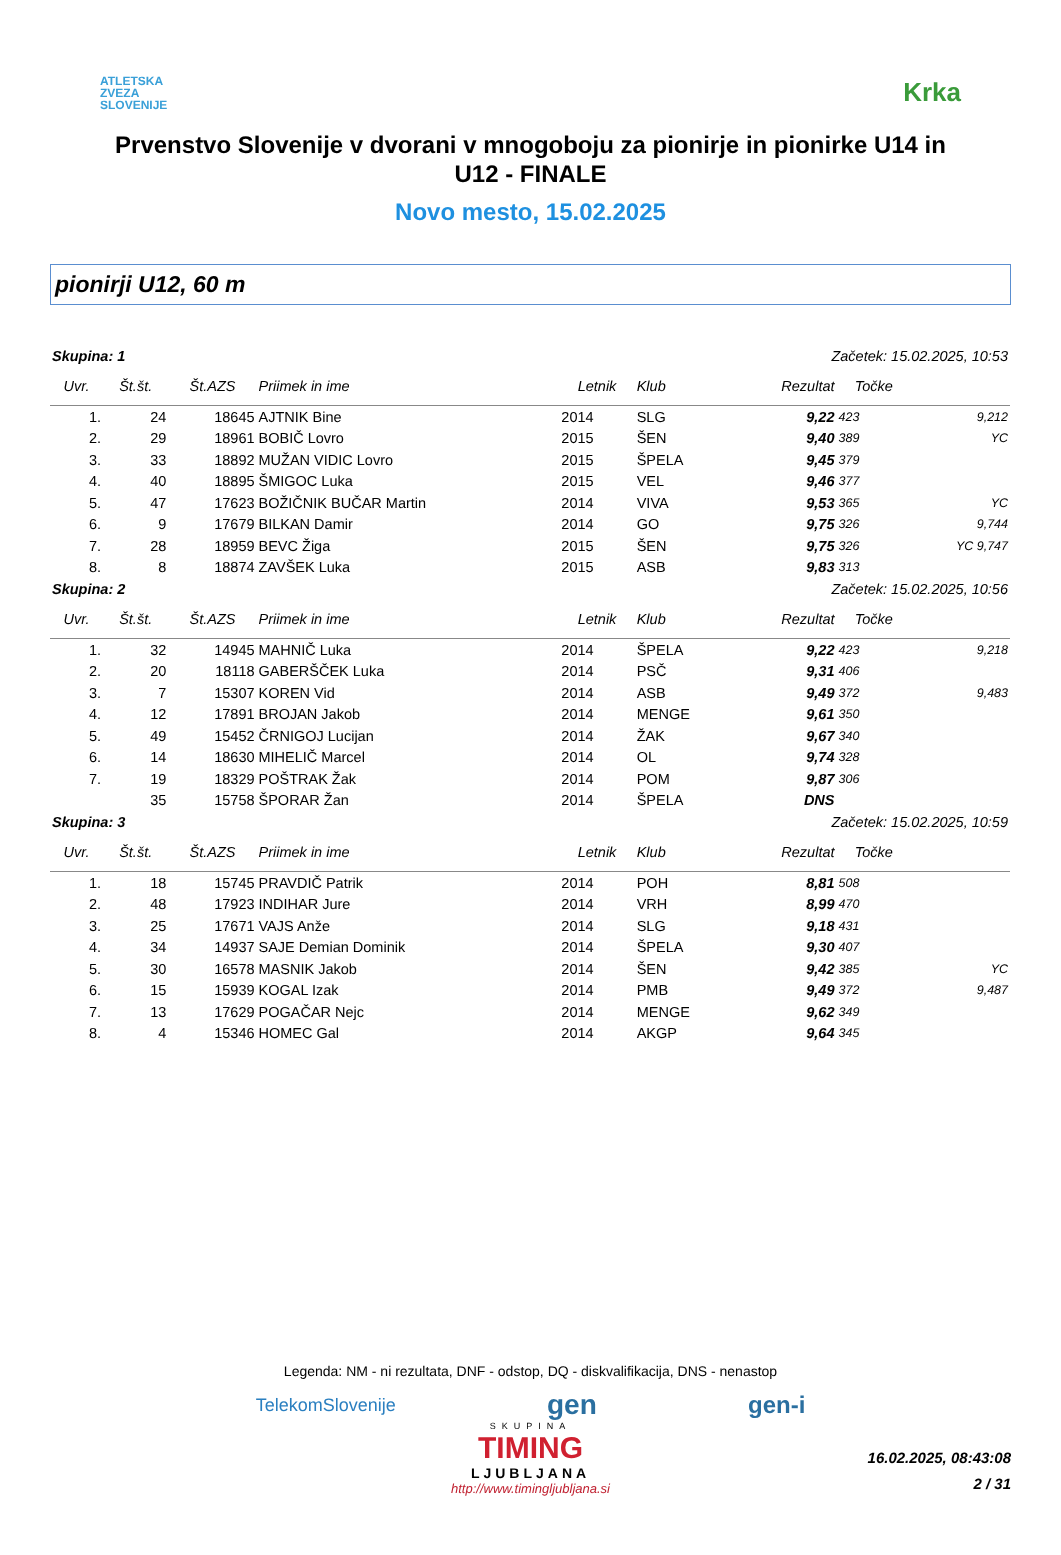ATLETSKA
ZVEZA
SLOVENIJE
Krka
Prvenstvo Slovenije v dvorani v mnogoboju za pionirje in pionirke U14 in U12 - FINALE
Novo mesto, 15.02.2025
pionirji U12, 60 m
| Skupina: 1 | | | Začetek: 15.02.2025, 10:53 | | | | | |
| Uvr. | Št.št. | Št.AZS | Priimek in ime | Letnik | Klub | Rezultat | Točke | |
| 1. | 24 | 18645 | AJTNIK Bine | 2014 | SLG | 9,22 | 423 | 9,212 |
| 2. | 29 | 18961 | BOBIČ Lovro | 2015 | ŠEN | 9,40 | 389 | YC |
| 3. | 33 | 18892 | MUŽAN VIDIC Lovro | 2015 | ŠPELA | 9,45 | 379 | |
| 4. | 40 | 18895 | ŠMIGOC Luka | 2015 | VEL | 9,46 | 377 | |
| 5. | 47 | 17623 | BOŽIČNIK BUČAR Martin | 2014 | VIVA | 9,53 | 365 | YC |
| 6. | 9 | 17679 | BILKAN Damir | 2014 | GO | 9,75 | 326 | 9,744 |
| 7. | 28 | 18959 | BEVC Žiga | 2015 | ŠEN | 9,75 | 326 | YC 9,747 |
| 8. | 8 | 18874 | ZAVŠEK Luka | 2015 | ASB | 9,83 | 313 | |
| Skupina: 2 | | | Začetek: 15.02.2025, 10:56 | | | | | |
| Uvr. | Št.št. | Št.AZS | Priimek in ime | Letnik | Klub | Rezultat | Točke | |
| 1. | 32 | 14945 | MAHNIČ Luka | 2014 | ŠPELA | 9,22 | 423 | 9,218 |
| 2. | 20 | 18118 | GABERŠČEK Luka | 2014 | PSČ | 9,31 | 406 | |
| 3. | 7 | 15307 | KOREN Vid | 2014 | ASB | 9,49 | 372 | 9,483 |
| 4. | 12 | 17891 | BROJAN Jakob | 2014 | MENGE | 9,61 | 350 | |
| 5. | 49 | 15452 | ČRNIGOJ Lucijan | 2014 | ŽAK | 9,67 | 340 | |
| 6. | 14 | 18630 | MIHELIČ Marcel | 2014 | OL | 9,74 | 328 | |
| 7. | 19 | 18329 | POŠTRAK Žak | 2014 | POM | 9,87 | 306 | |
| | 35 | 15758 | ŠPORAR Žan | 2014 | ŠPELA | DNS | | |
| Skupina: 3 | | | Začetek: 15.02.2025, 10:59 | | | | | |
| Uvr. | Št.št. | Št.AZS | Priimek in ime | Letnik | Klub | Rezultat | Točke | |
| 1. | 18 | 15745 | PRAVDIČ Patrik | 2014 | POH | 8,81 | 508 | |
| 2. | 48 | 17923 | INDIHAR Jure | 2014 | VRH | 8,99 | 470 | |
| 3. | 25 | 17671 | VAJS Anže | 2014 | SLG | 9,18 | 431 | |
| 4. | 34 | 14937 | SAJE Demian Dominik | 2014 | ŠPELA | 9,30 | 407 | |
| 5. | 30 | 16578 | MASNIK Jakob | 2014 | ŠEN | 9,42 | 385 | YC |
| 6. | 15 | 15939 | KOGAL Izak | 2014 | PMB | 9,49 | 372 | 9,487 |
| 7. | 13 | 17629 | POGAČAR Nejc | 2014 | MENGE | 9,62 | 349 | |
| 8. | 4 | 15346 | HOMEC Gal | 2014 | AKGP | 9,64 | 345 | |
Legenda: NM - ni rezultata, DNF - odstop, DQ - diskvalifikacija, DNS - nenastop
TelekomSlovenije gen gen-i
SKUPINA
TIMING
LJUBLJANA
http://www.timingljubljana.si
16.02.2025, 08:43:08
2 / 31